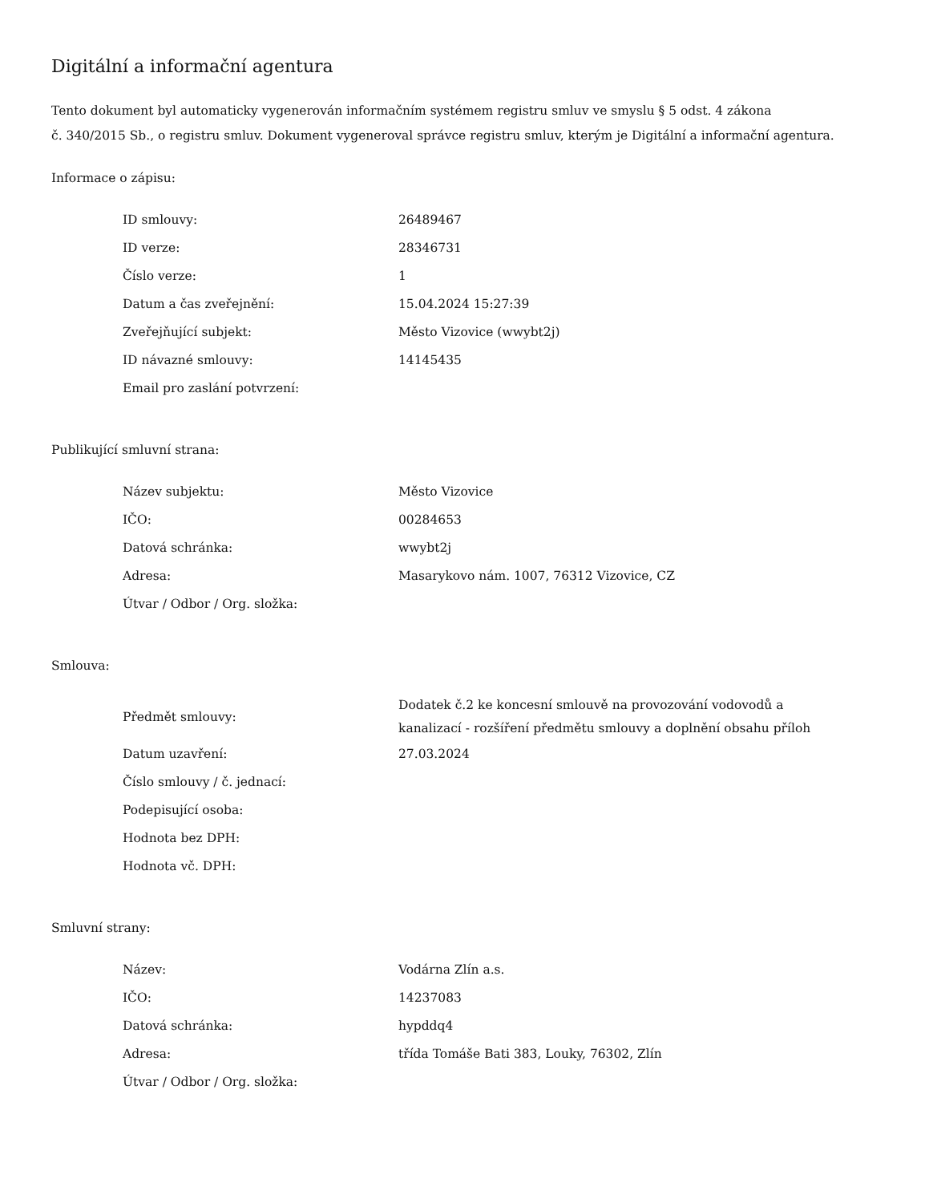Digitální a informační agentura
Tento dokument byl automaticky vygenerován informačním systémem registru smluv ve smyslu § 5 odst. 4 zákona
č. 340/2015 Sb., o registru smluv. Dokument vygeneroval správce registru smluv, kterým je Digitální a informační agentura.
Informace o zápisu:
| ID smlouvy: | 26489467 |
| ID verze: | 28346731 |
| Číslo verze: | 1 |
| Datum a čas zveřejnění: | 15.04.2024 15:27:39 |
| Zveřejňující subjekt: | Město Vizovice (wwybt2j) |
| ID návazné smlouvy: | 14145435 |
| Email pro zaslání potvrzení: | |
Publikující smluvní strana:
| Název subjektu: | Město Vizovice |
| IČO: | 00284653 |
| Datová schránka: | wwybt2j |
| Adresa: | Masarykovo nám. 1007, 76312 Vizovice, CZ |
| Útvar / Odbor / Org. složka: | |
Smlouva:
| Předmět smlouvy: | Dodatek č.2 ke koncesní smlouvě na provozování vodovodů a kanalizací - rozšíření předmětu smlouvy a doplnění obsahu příloh |
| Datum uzavření: | 27.03.2024 |
| Číslo smlouvy / č. jednací: | |
| Podepisující osoba: | |
| Hodnota bez DPH: | |
| Hodnota vč. DPH: | |
Smluvní strany:
| Název: | Vodárna Zlín a.s. |
| IČO: | 14237083 |
| Datová schránka: | hypddq4 |
| Adresa: | třída Tomáše Bati 383, Louky, 76302, Zlín |
| Útvar / Odbor / Org. složka: | |